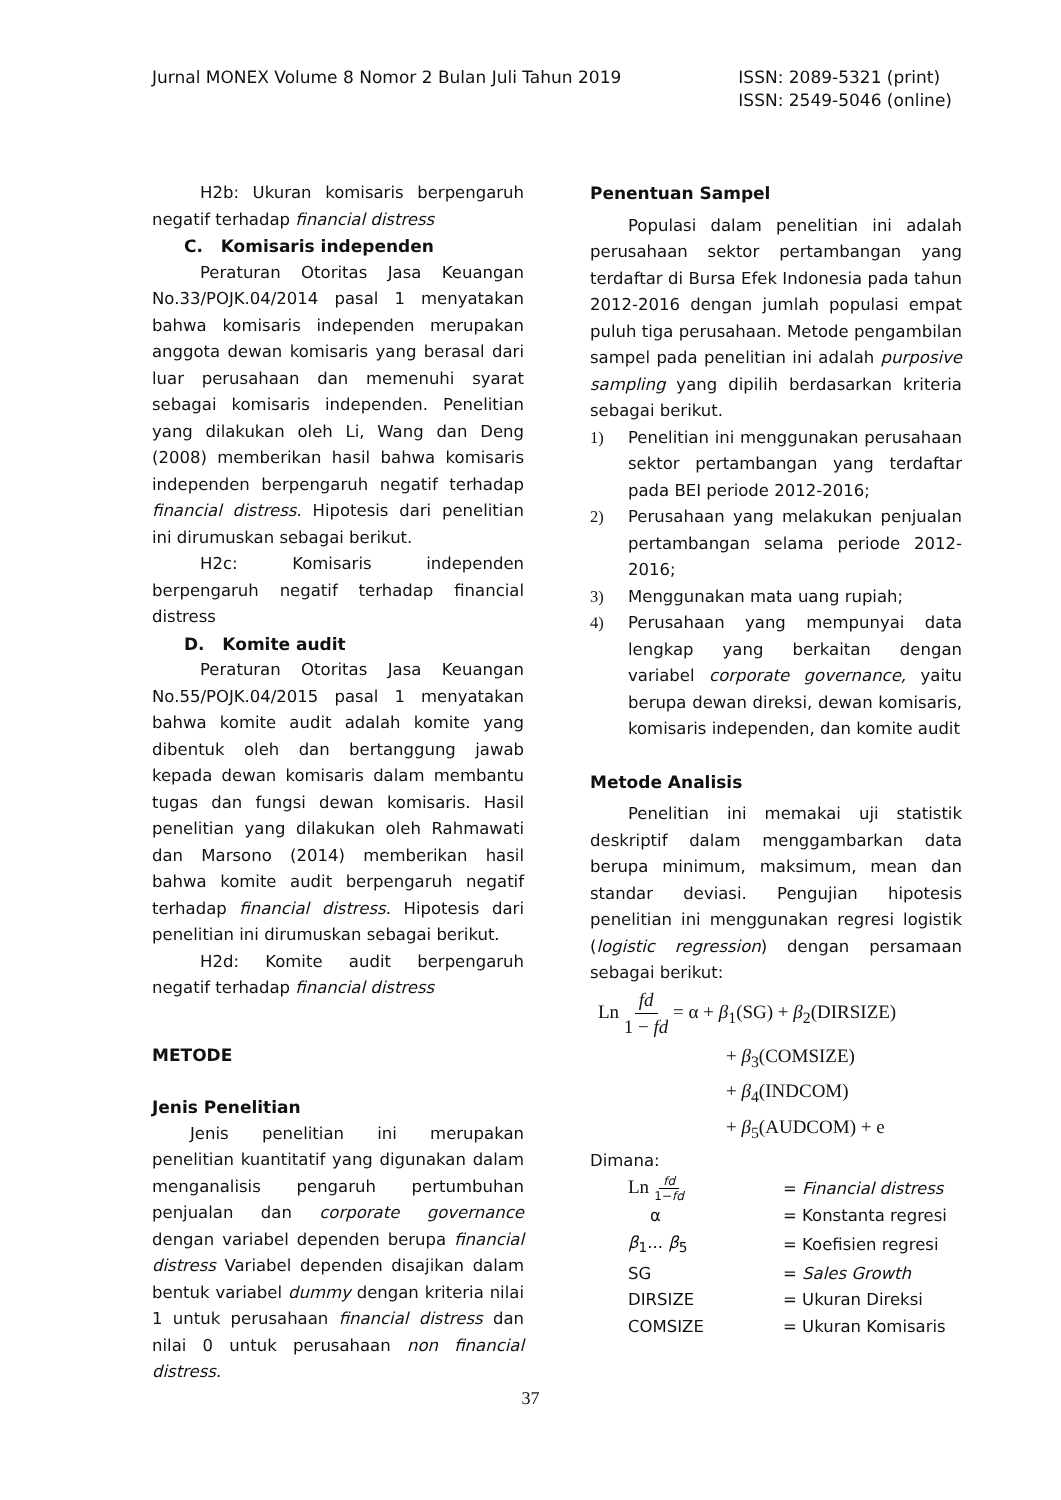Jurnal MONEX Volume 8 Nomor 2 Bulan Juli Tahun 2019
ISSN: 2089-5321 (print)
ISSN: 2549-5046 (online)
H2b: Ukuran komisaris berpengaruh negatif terhadap financial distress
C. Komisaris independen
Peraturan Otoritas Jasa Keuangan No.33/POJK.04/2014 pasal 1 menyatakan bahwa komisaris independen merupakan anggota dewan komisaris yang berasal dari luar perusahaan dan memenuhi syarat sebagai komisaris independen. Penelitian yang dilakukan oleh Li, Wang dan Deng (2008) memberikan hasil bahwa komisaris independen berpengaruh negatif terhadap financial distress. Hipotesis dari penelitian ini dirumuskan sebagai berikut.
H2c: Komisaris independen berpengaruh negatif terhadap financial distress
D. Komite audit
Peraturan Otoritas Jasa Keuangan No.55/POJK.04/2015 pasal 1 menyatakan bahwa komite audit adalah komite yang dibentuk oleh dan bertanggung jawab kepada dewan komisaris dalam membantu tugas dan fungsi dewan komisaris. Hasil penelitian yang dilakukan oleh Rahmawati dan Marsono (2014) memberikan hasil bahwa komite audit berpengaruh negatif terhadap financial distress. Hipotesis dari penelitian ini dirumuskan sebagai berikut.
H2d: Komite audit berpengaruh negatif terhadap financial distress
METODE
Jenis Penelitian
Jenis penelitian ini merupakan penelitian kuantitatif yang digunakan dalam menganalisis pengaruh pertumbuhan penjualan dan corporate governance dengan variabel dependen berupa financial distress Variabel dependen disajikan dalam bentuk variabel dummy dengan kriteria nilai 1 untuk perusahaan financial distress dan nilai 0 untuk perusahaan non financial distress.
Penentuan Sampel
Populasi dalam penelitian ini adalah perusahaan sektor pertambangan yang terdaftar di Bursa Efek Indonesia pada tahun 2012-2016 dengan jumlah populasi empat puluh tiga perusahaan. Metode pengambilan sampel pada penelitian ini adalah purposive sampling yang dipilih berdasarkan kriteria sebagai berikut.
1) Penelitian ini menggunakan perusahaan sektor pertambangan yang terdaftar pada BEI periode 2012-2016;
2) Perusahaan yang melakukan penjualan pertambangan selama periode 2012-2016;
3) Menggunakan mata uang rupiah;
4) Perusahaan yang mempunyai data lengkap yang berkaitan dengan variabel corporate governance, yaitu berupa dewan direksi, dewan komisaris, komisaris independen, dan komite audit
Metode Analisis
Penelitian ini memakai uji statistik deskriptif dalam menggambarkan data berupa minimum, maksimum, mean dan standar deviasi. Pengujian hipotesis penelitian ini menggunakan regresi logistik (logistic regression) dengan persamaan sebagai berikut:
Ln fd 1 − fd = α + β<sub>1</sub>(SG) + β<sub>2</sub>(DIRSIZE)
+ β<sub>3</sub>(COMSIZE)
+ β<sub>4</sub>(INDCOM)
+ β<sub>5</sub>(AUDCOM) + e
Dimana:
| Ln fd 1− fd | = Financial distress |
| α | = Konstanta regresi |
| β<sub>1</sub>... β<sub>5</sub> | = Koefisien regresi |
| SG | = Sales Growth |
| DIRSIZE | = Ukuran Direksi |
| COMSIZE | = Ukuran Komisaris |
37